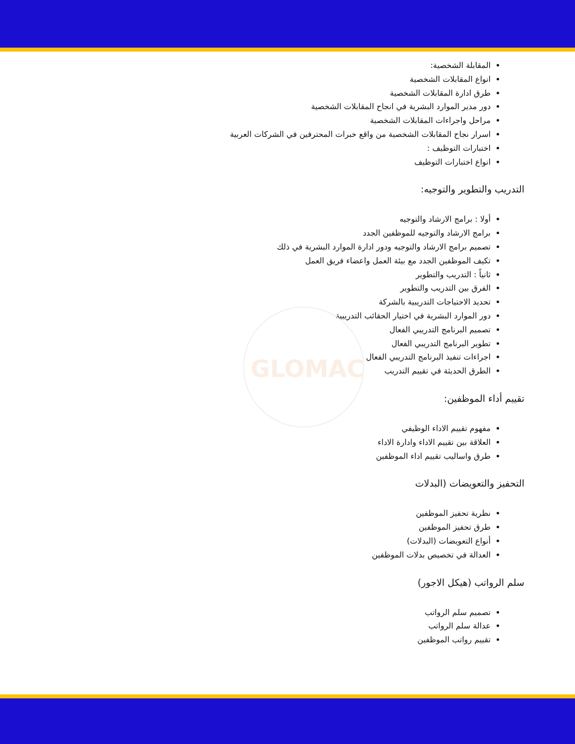GLOMAC
المقابلة الشخصية:
انواع المقابلات الشخصية
طرق ادارة المقابلات الشخصية
دور مدير الموارد البشرية في انجاح المقابلات الشخصية
مراحل واجراءات المقابلات الشخصية
اسرار نجاح المقابلات الشخصية من واقع خبرات المحترفين في الشركات العربية
اختبارات التوظيف :
انواع اختبارات التوظيف
التدريب والتطوير والتوجيه:
أولا : برامج الارشاد والتوجيه
برامج الارشاد والتوجيه للموظفين الجدد
تصميم برامج الارشاد والتوجيه ودور ادارة الموارد البشرية في ذلك
تكيف الموظفين الجدد مع بيئة العمل واعضاء فريق العمل
ثانياً : التدريب والتطوير
الفرق بين التدريب والتطوير
تحديد الاحتياجات التدريبية بالشركة
دور الموارد البشرية في اختيار الحقائب التدريبية
تصميم البرنامج التدريبي الفعال
تطوير البرنامج التدريبي الفعال
اجراءات تنفيذ البرنامج التدريبي الفعال
الطرق الحديثة في تقييم التدريب
تقييم أداء الموظفين:
مفهوم تقييم الاداء الوظيفي
العلاقة بين تقييم الاداء وادارة الاداء
طرق واساليب تقييم اداء الموظفين
التحفيز والتعويضات (البدلات
نظرية تحفيز الموظفين
طرق تحفيز الموظفين
أنواع التعويضات (البدلات)
العدالة في تخصيص بدلات الموظفين
سلم الرواتب (هيكل الاجور)
تصميم سلم الرواتب
عدالة سلم الرواتب
تقييم رواتب الموظفين